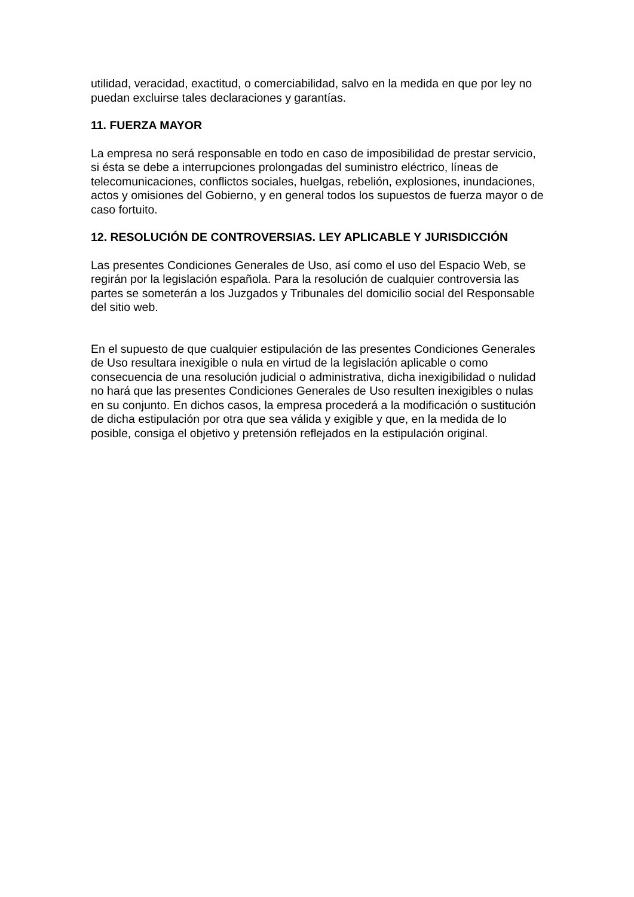utilidad, veracidad, exactitud, o comerciabilidad, salvo en la medida en que por ley no puedan excluirse tales declaraciones y garantías.
11. FUERZA MAYOR
La empresa no será responsable en todo en caso de imposibilidad de prestar servicio, si ésta se debe a interrupciones prolongadas del suministro eléctrico, líneas de telecomunicaciones, conflictos sociales, huelgas, rebelión, explosiones, inundaciones, actos y omisiones del Gobierno, y en general todos los supuestos de fuerza mayor o de caso fortuito.
12. RESOLUCIÓN DE CONTROVERSIAS. LEY APLICABLE Y JURISDICCIÓN
Las presentes Condiciones Generales de Uso, así como el uso del Espacio Web, se regirán por la legislación española. Para la resolución de cualquier controversia las partes se someterán a los Juzgados y Tribunales del domicilio social del Responsable del sitio web.
En el supuesto de que cualquier estipulación de las presentes Condiciones Generales de Uso resultara inexigible o nula en virtud de la legislación aplicable o como consecuencia de una resolución judicial o administrativa, dicha inexigibilidad o nulidad no hará que las presentes Condiciones Generales de Uso resulten inexigibles o nulas en su conjunto. En dichos casos, la empresa procederá a la modificación o sustitución de dicha estipulación por otra que sea válida y exigible y que, en la medida de lo posible, consiga el objetivo y pretensión reflejados en la estipulación original.